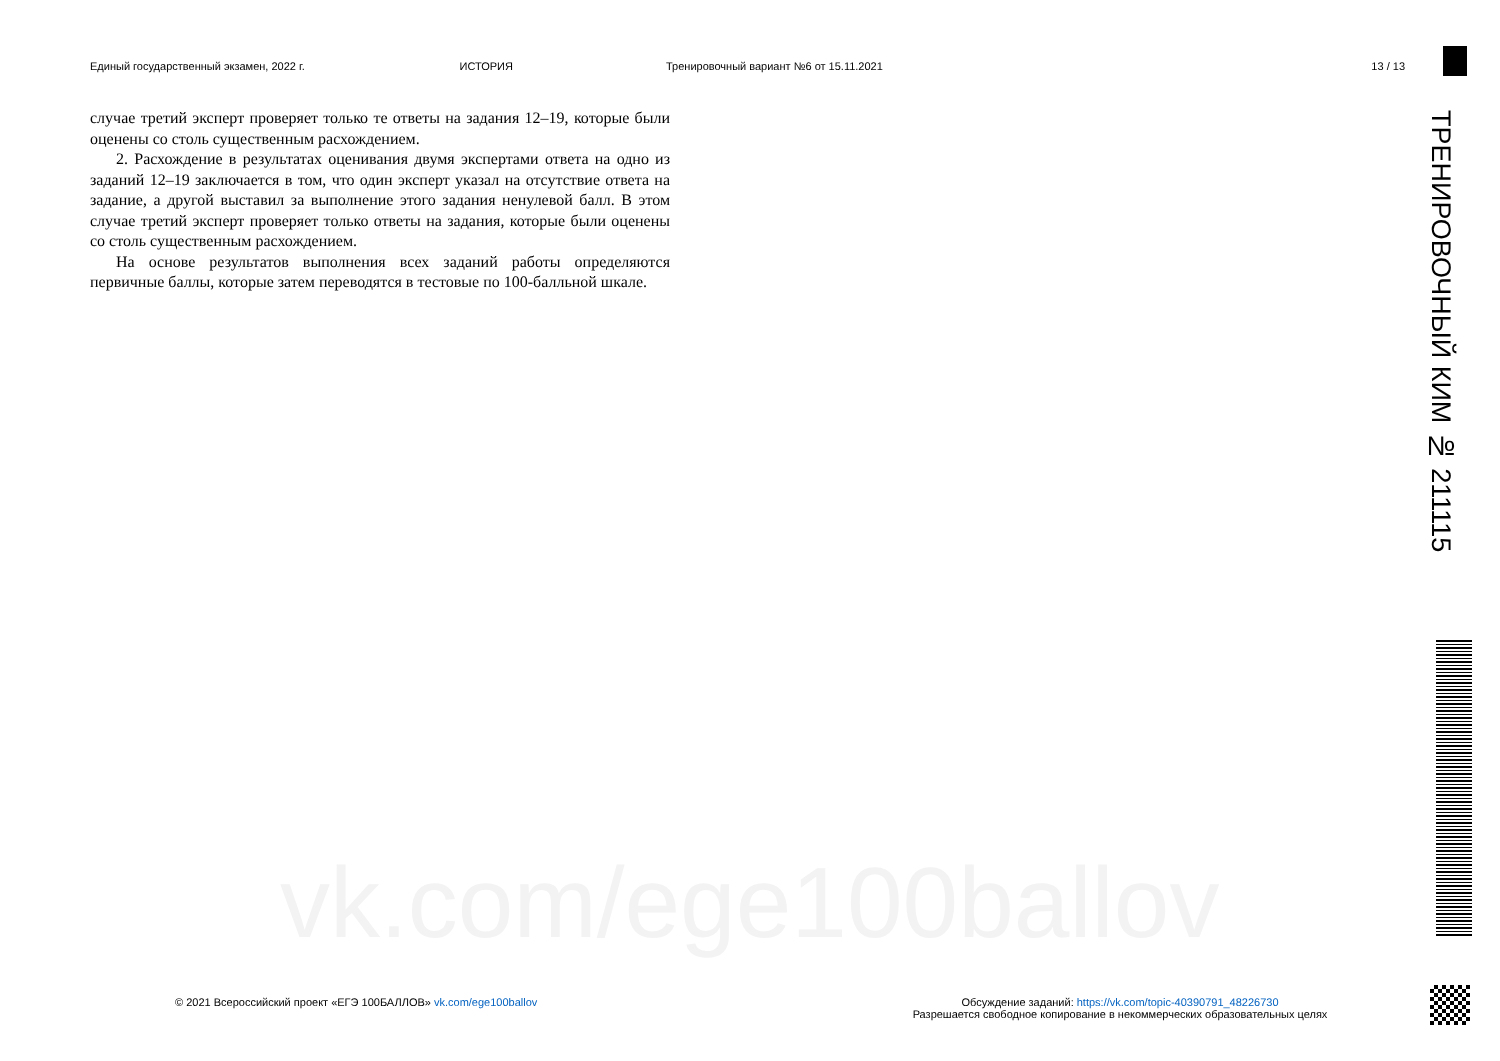Единый государственный экзамен, 2022 г.
ИСТОРИЯ Тренировочный вариант №6 от 15.11.2021
13 / 13
vk.com/ege100ballov
случае третий эксперт проверяет только те ответы на задания 12–19, которые были оценены со столь существенным расхождением.
2. Расхождение в результатах оценивания двумя экспертами ответа на одно из заданий 12–19 заключается в том, что один эксперт указал на отсутствие ответа на задание, а другой выставил за выполнение этого задания ненулевой балл. В этом случае третий эксперт проверяет только ответы на задания, которые были оценены со столь существенным расхождением.
На основе результатов выполнения всех заданий работы определяются первичные баллы, которые затем переводятся в тестовые по 100-балльной шкале.
ТРЕНИРОВОЧНЫЙ КИМ № 211115
© 2021 Всероссийский проект «ЕГЭ 100БАЛЛОВ» vk.com/ege100ballov
Обсуждение заданий: https://vk.com/topic-40390791_48226730
Разрешается свободное копирование в некоммерческих образовательных целях